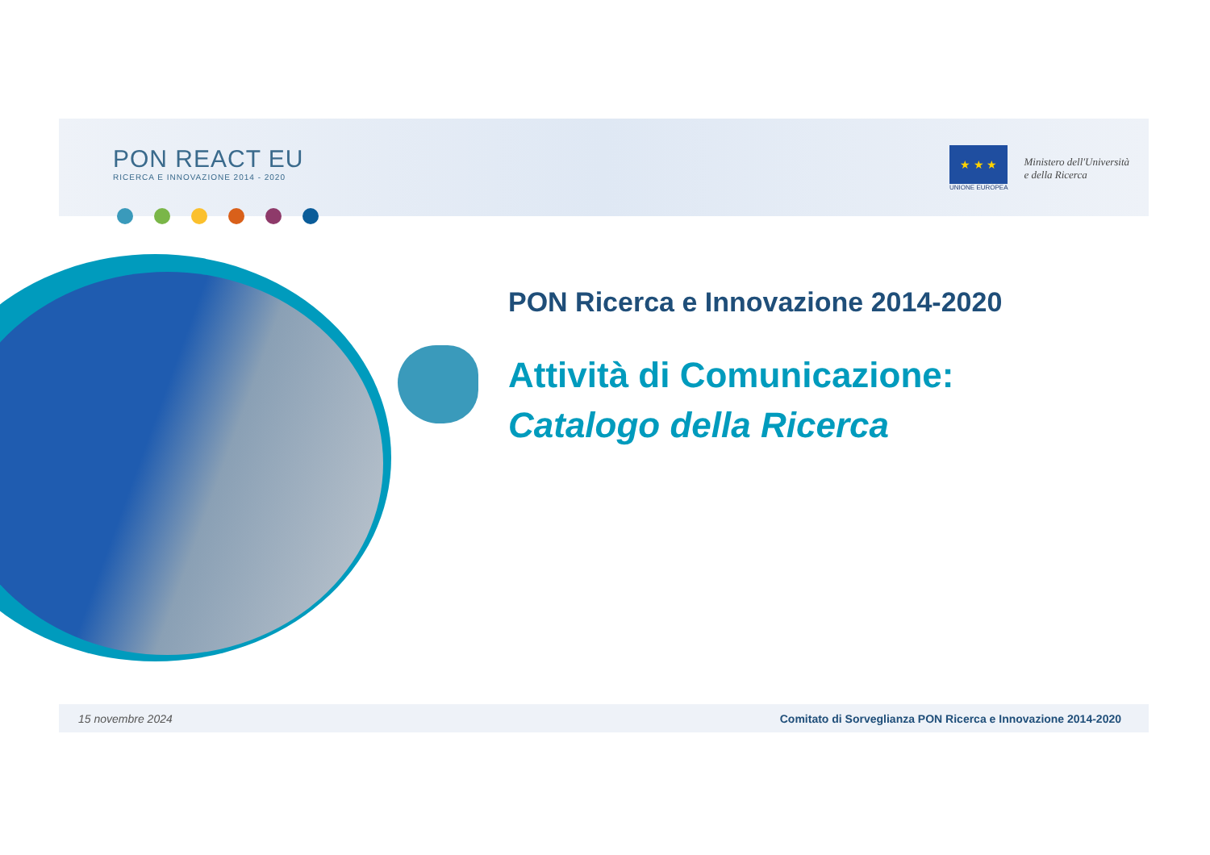PON REACT EU
RICERCA E INNOVAZIONE 2014 - 2020
★ ★ ★
UNIONE EUROPEA
Ministero dell'Università
e della Ricerca
PON Ricerca e Innovazione 2014-2020
Attività di Comunicazione:
Catalogo della Ricerca
15 novembre 2024 Comitato di Sorveglianza PON Ricerca e Innovazione 2014-2020